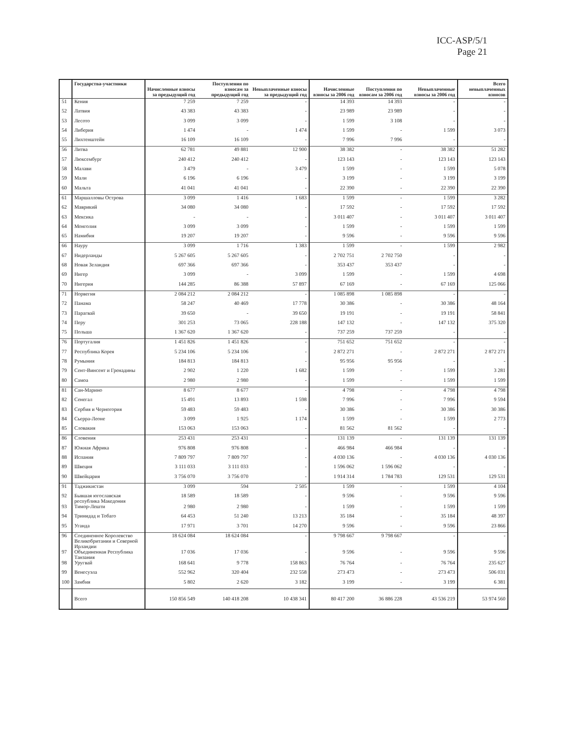ICC-ASP/5/1
Page 21
| | Государства-участники | Начисленные взносы за предыдущий год | Поступления по взносам за предыдущий год | Невыплаченные взносы за предыдущий год | Начисленные взносы за 2006 год | Поступления по взносам за 2006 год | Невыплаченные взносы за 2006 год | Всего невыплаченных взносов |
| --- | --- | --- | --- | --- | --- | --- | --- | --- |
| 51 | Кения | 7 259 | 7 259 | - | 14 393 | 14 393 | - | - |
| 52 | Латвия | 43 383 | 43 383 | - | 23 989 | 23 989 | - | - |
| 53 | Лесото | 3 099 | 3 099 | - | 1 599 | 3 108 | - | - |
| 54 | Либерия | 1 474 | - | 1 474 | 1 599 | - | 1 599 | 3 073 |
| 55 | Лихтенштейн | 16 109 | 16 109 | - | 7 996 | 7 996 | - | - |
| 56 | Литва | 62 781 | 49 881 | 12 900 | 38 382 | - | 38 382 | 51 282 |
| 57 | Люксембург | 240 412 | 240 412 | - | 123 143 | - | 123 143 | 123 143 |
| 58 | Малави | 3 479 | - | 3 479 | 1 599 | - | 1 599 | 5 078 |
| 59 | Мали | 6 196 | 6 196 | - | 3 199 | - | 3 199 | 3 199 |
| 60 | Мальта | 41 041 | 41 041 | - | 22 390 | - | 22 390 | 22 390 |
| 61 | Маршалловы Острова | 3 099 | 1 416 | 1 683 | 1 599 | - | 1 599 | 3 282 |
| 62 | Маврикий | 34 080 | 34 080 | - | 17 592 | - | 17 592 | 17 592 |
| 63 | Мексика | - | - | - | 3 011 407 | - | 3 011 407 | 3 011 407 |
| 64 | Монголия | 3 099 | 3 099 | - | 1 599 | - | 1 599 | 1 599 |
| 65 | Намибия | 19 207 | 19 207 | - | 9 596 | - | 9 596 | 9 596 |
| 66 | Науру | 3 099 | 1 716 | 1 383 | 1 599 | - | 1 599 | 2 982 |
| 67 | Нидерланды | 5 267 605 | 5 267 605 | - | 2 702 751 | 2 702 750 | - | - |
| 68 | Новая Зеландия | 697 366 | 697 366 | - | 353 437 | 353 437 | - | - |
| 69 | Нигер | 3 099 | - | 3 099 | 1 599 | - | 1 599 | 4 698 |
| 70 | Нигерия | 144 285 | 86 388 | 57 897 | 67 169 | - | 67 169 | 125 066 |
| 71 | Норвегия | 2 084 212 | 2 084 212 | - | 1 085 898 | 1 085 898 | - | - |
| 72 | Панама | 58 247 | 40 469 | 17 778 | 30 386 | - | 30 386 | 48 164 |
| 73 | Парагвай | 39 650 | - | 39 650 | 19 191 | - | 19 191 | 58 841 |
| 74 | Перу | 301 253 | 73 065 | 228 188 | 147 132 | - | 147 132 | 375 320 |
| 75 | Польша | 1 367 620 | 1 367 620 | - | 737 259 | 737 259 | - | - |
| 76 | Португалия | 1 451 826 | 1 451 826 | - | 751 652 | 751 652 | - | - |
| 77 | Республика Корея | 5 234 106 | 5 234 106 | - | 2 872 271 | - | 2 872 271 | 2 872 271 |
| 78 | Румыния | 184 813 | 184 813 | - | 95 956 | 95 956 | - | - |
| 79 | Сент-Винсент и Гренадины | 2 902 | 1 220 | 1 682 | 1 599 | - | 1 599 | 3 281 |
| 80 | Самоа | 2 980 | 2 980 | - | 1 599 | - | 1 599 | 1 599 |
| 81 | Сан-Марино | 8 677 | 8 677 | - | 4 798 | - | 4 798 | 4 798 |
| 82 | Сенегал | 15 491 | 13 893 | 1 598 | 7 996 | - | 7 996 | 9 594 |
| 83 | Сербия и Черногория | 59 483 | 59 483 | - | 30 386 | - | 30 386 | 30 386 |
| 84 | Сьерра-Леоне | 3 099 | 1 925 | 1 174 | 1 599 | - | 1 599 | 2 773 |
| 85 | Словакия | 153 063 | 153 063 | - | 81 562 | 81 562 | - | - |
| 86 | Словения | 253 431 | 253 431 | - | 131 139 | - | 131 139 | 131 139 |
| 87 | Южная Африка | 976 808 | 976 808 | - | 466 984 | 466 984 | - | - |
| 88 | Испания | 7 809 797 | 7 809 797 | - | 4 030 136 | - | 4 030 136 | 4 030 136 |
| 89 | Швеция | 3 111 033 | 3 111 033 | - | 1 596 062 | 1 596 062 | - | - |
| 90 | Швейцария | 3 756 070 | 3 756 070 | - | 1 914 314 | 1 784 783 | 129 531 | 129 531 |
| 91 | Таджикистан | 3 099 | 594 | 2 505 | 1 599 | - | 1 599 | 4 104 |
| 92 | Бывшая югославская республика Македония | 18 589 | 18 589 | - | 9 596 | - | 9 596 | 9 596 |
| 93 | Тимор-Лешти | 2 980 | 2 980 | - | 1 599 | - | 1 599 | 1 599 |
| 94 | Тринидад и Тобаго | 64 453 | 51 240 | 13 213 | 35 184 | - | 35 184 | 48 397 |
| 95 | Уганда | 17 971 | 3 701 | 14 270 | 9 596 | - | 9 596 | 23 866 |
| 96 | Соединенное Королевство Великобритании и Северной Ирландии | 18 624 084 | 18 624 084 | - | 9 798 667 | 9 798 667 | - | - |
| 97 | Объединенная Республика Танзания | 17 036 | 17 036 | - | 9 596 | - | 9 596 | 9 596 |
| 98 | Уругвай | 168 641 | 9 778 | 158 863 | 76 764 | - | 76 764 | 235 627 |
| 99 | Венесуэла | 552 962 | 320 404 | 232 558 | 273 473 | - | 273 473 | 506 031 |
| 100 | Замбия | 5 802 | 2 620 | 3 182 | 3 199 | - | 3 199 | 6 381 |
| | Всего | 150 856 549 | 140 418 208 | 10 438 341 | 80 417 200 | 36 886 228 | 43 536 219 | 53 974 560 |